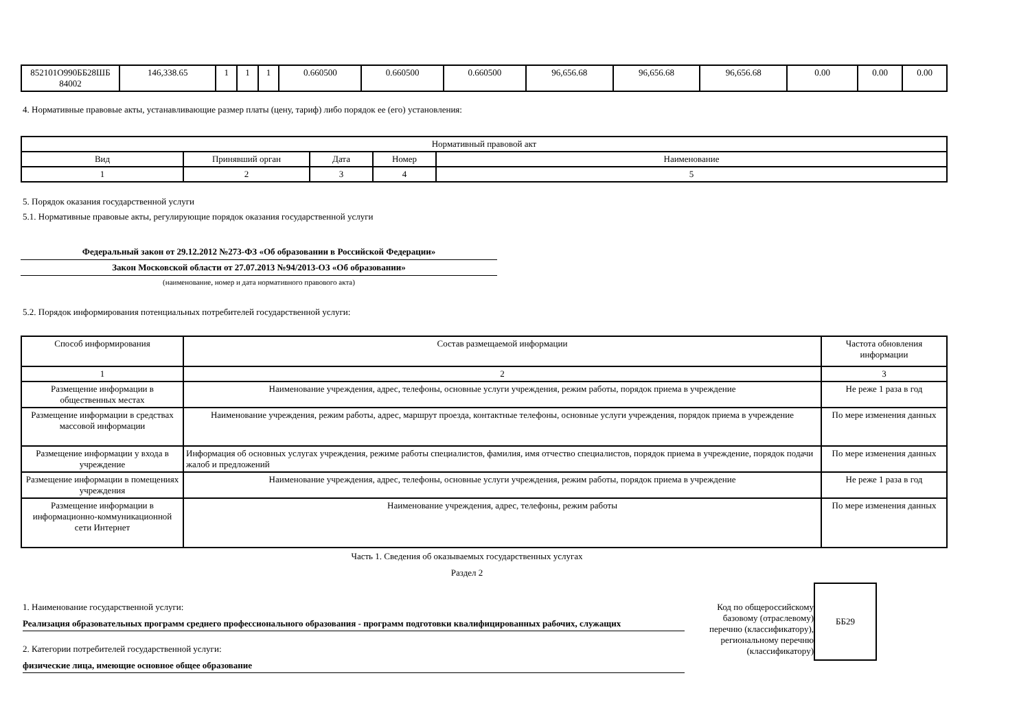| 852101О990ББ28ШБ 84002 | 146,338.65 | 1 | 1 | 1 | 0.660500 | 0.660500 | 0.660500 | 96,656.68 | 96,656.68 | 96,656.68 | 0.00 | 0.00 | 0.00 |
4. Нормативные правовые акты, устанавливающие размер платы (цену, тариф) либо порядок ее (его) установления:
| Нормативный правовой акт | | | | |
| --- | --- | --- | --- | --- |
| Вид | Принявший орган | Дата | Номер | Наименование |
| 1 | 2 | 3 | 4 | 5 |
5. Порядок оказания государственной услуги
5.1. Нормативные правовые акты, регулирующие порядок оказания государственной услуги
Федеральный закон от 29.12.2012 №273-ФЗ «Об образовании в Российской Федерации»
Закон Московской области от 27.07.2013 №94/2013-ОЗ «Об образовании»
(наименование, номер и дата нормативного правового акта)
5.2. Порядок информирования потенциальных потребителей государственной услуги:
| Способ информирования | Состав размещаемой информации | Частота обновления информации |
| --- | --- | --- |
| 1 | 2 | 3 |
| Размещение информации в общественных местах | Наименование учреждения, адрес, телефоны, основные услуги учреждения, режим работы, порядок приема в учреждение | Не реже 1 раза в год |
| Размещение информации в средствах массовой информации | Наименование учреждения, режим работы, адрес, маршрут проезда, контактные телефоны, основные услуги учреждения, порядок приема в учреждение | По мере изменения данных |
| Размещение информации у входа в учреждение | Информация об основных услугах учреждения, режиме работы специалистов, фамилия, имя отчество специалистов, порядок приема в учреждение, порядок подачи жалоб и предложений | По мере изменения данных |
| Размещение информации в помещениях учреждения | Наименование учреждения, адрес, телефоны, основные услуги учреждения, режим работы, порядок приема в учреждение | Не реже 1 раза в год |
| Размещение информации в информационно-коммуникационной сети Интернет | Наименование учреждения, адрес, телефоны, режим работы | По мере изменения данных |
Часть 1. Сведения об оказываемых государственных услугах
Раздел 2
1. Наименование государственной услуги:
Реализация образовательных программ среднего профессионального образования - программ подготовки квалифицированных рабочих, служащих
2. Категории потребителей государственной услуги:
физические лица, имеющие основное общее образование
Код по общероссийскому базовому (отраслевому) перечню (классификатору), региональному перечню (классификатору)
ББ29